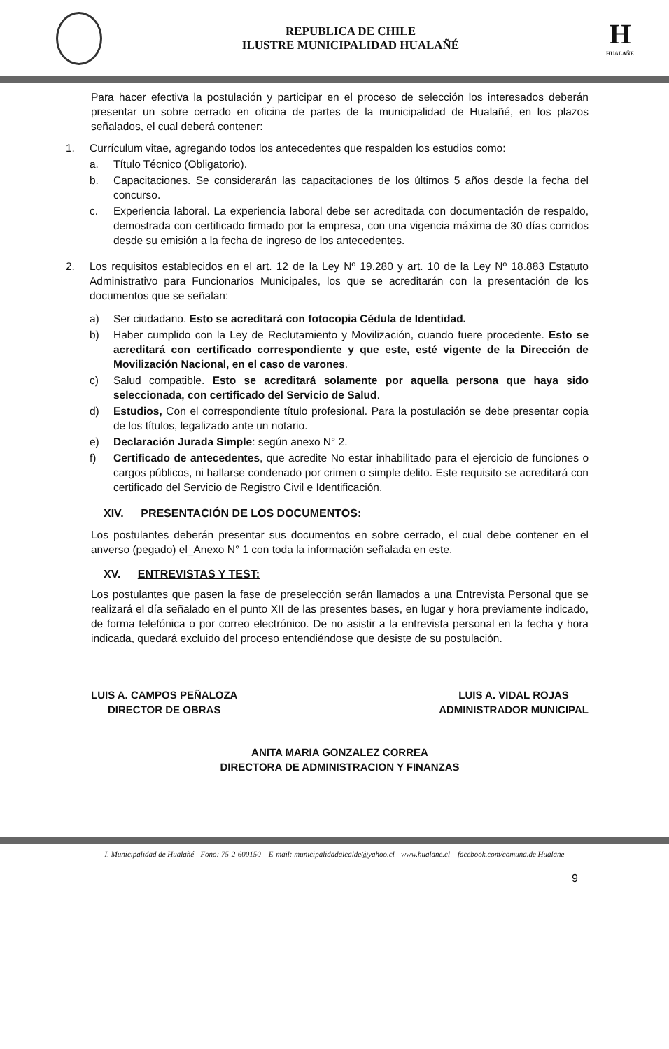REPUBLICA DE CHILE
ILUSTRE MUNICIPALIDAD HUALAÑÉ
H
HUALAÑE
Para hacer efectiva la postulación y participar en el proceso de selección los interesados deberán presentar un sobre cerrado en oficina de partes de la municipalidad de Hualañé, en los plazos señalados, el cual deberá contener:
1. Currículum vitae, agregando todos los antecedentes que respalden los estudios como:
a. Título Técnico (Obligatorio).
b. Capacitaciones. Se considerarán las capacitaciones de los últimos 5 años desde la fecha del concurso.
c. Experiencia laboral. La experiencia laboral debe ser acreditada con documentación de respaldo, demostrada con certificado firmado por la empresa, con una vigencia máxima de 30 días corridos desde su emisión a la fecha de ingreso de los antecedentes.
2. Los requisitos establecidos en el art. 12 de la Ley Nº 19.280 y art. 10 de la Ley Nº 18.883 Estatuto Administrativo para Funcionarios Municipales, los que se acreditarán con la presentación de los documentos que se señalan:
a) Ser ciudadano. Esto se acreditará con fotocopia Cédula de Identidad.
b) Haber cumplido con la Ley de Reclutamiento y Movilización, cuando fuere procedente. Esto se acreditará con certificado correspondiente y que este, esté vigente de la Dirección de Movilización Nacional, en el caso de varones.
c) Salud compatible. Esto se acreditará solamente por aquella persona que haya sido seleccionada, con certificado del Servicio de Salud.
d) Estudios, Con el correspondiente título profesional. Para la postulación se debe presentar copia de los títulos, legalizado ante un notario.
e) Declaración Jurada Simple: según anexo N° 2.
f) Certificado de antecedentes, que acredite No estar inhabilitado para el ejercicio de funciones o cargos públicos, ni hallarse condenado por crimen o simple delito. Este requisito se acreditará con certificado del Servicio de Registro Civil e Identificación.
XIV. PRESENTACIÓN DE LOS DOCUMENTOS:
Los postulantes deberán presentar sus documentos en sobre cerrado, el cual debe contener en el anverso (pegado) el_Anexo N° 1 con toda la información señalada en este.
XV. ENTREVISTAS Y TEST:
Los postulantes que pasen la fase de preselección serán llamados a una Entrevista Personal que se realizará el día señalado en el punto XII de las presentes bases, en lugar y hora previamente indicado, de forma telefónica o por correo electrónico. De no asistir a la entrevista personal en la fecha y hora indicada, quedará excluido del proceso entendiéndose que desiste de su postulación.
LUIS A. CAMPOS PEÑALOZA
DIRECTOR DE OBRAS
LUIS A. VIDAL ROJAS
ADMINISTRADOR MUNICIPAL
ANITA MARIA GONZALEZ CORREA
DIRECTORA DE ADMINISTRACION Y FINANZAS
I. Municipalidad de Hualañé - Fono: 75-2-600150 – E-mail: municipalidadalcalde@yahoo.cl - www.hualane.cl – facebook.com/comuna.de Hualane
9